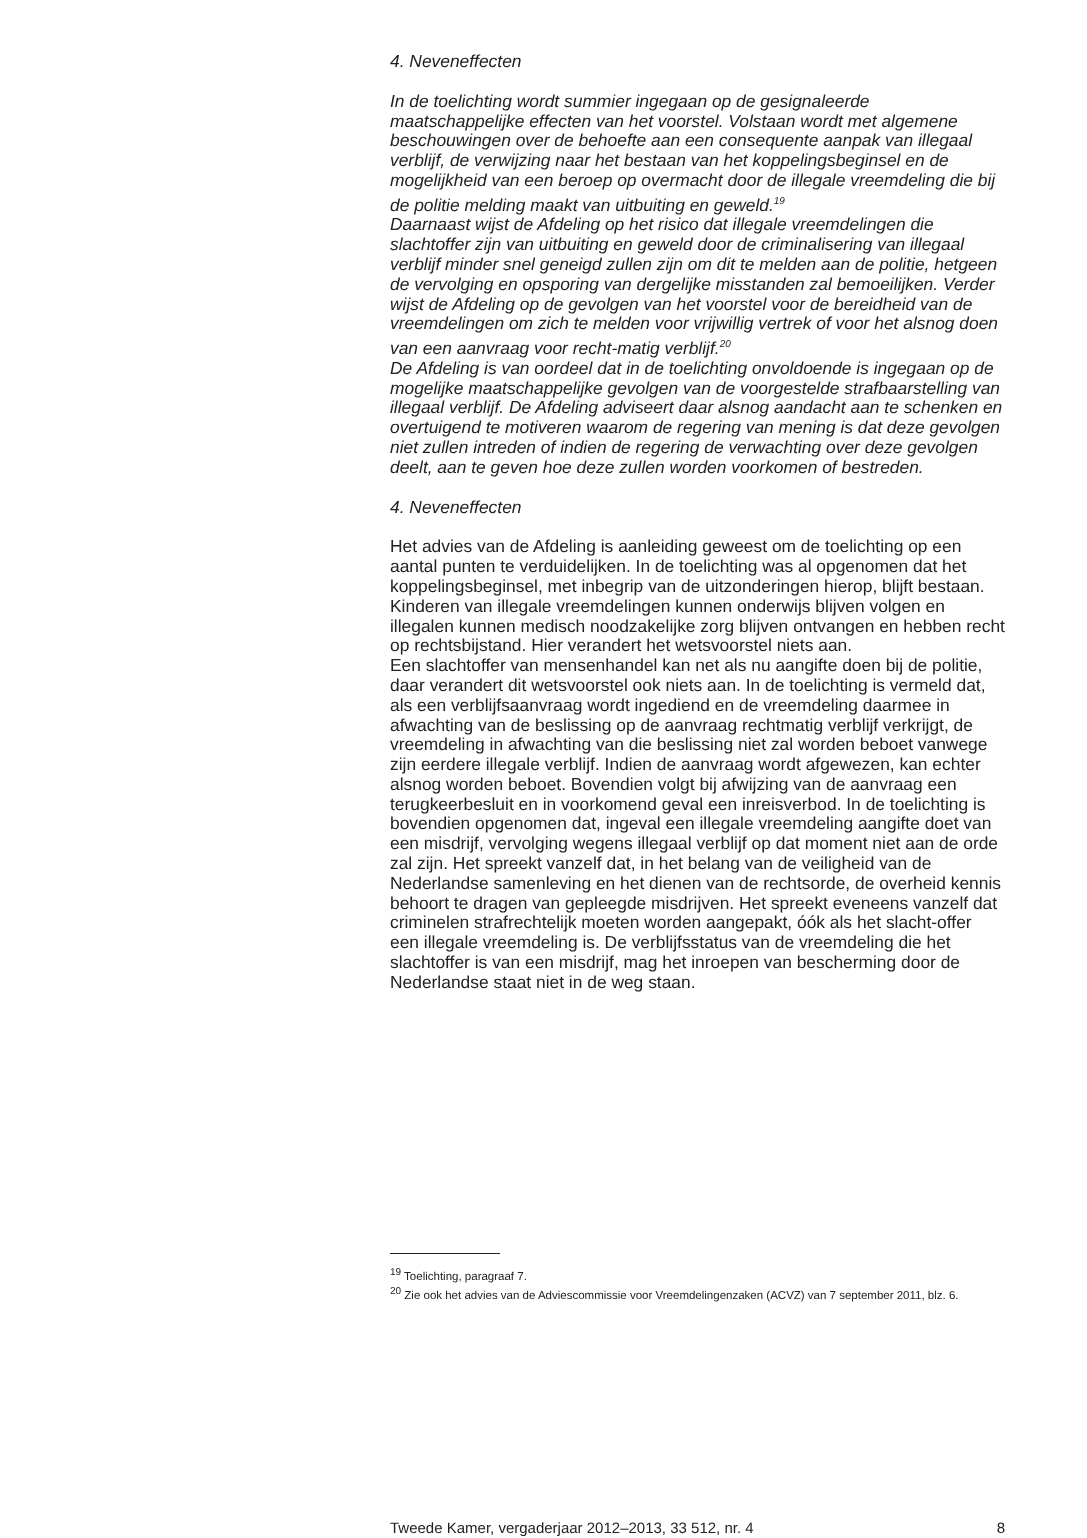4. Neveneffecten
In de toelichting wordt summier ingegaan op de gesignaleerde maatschappelijke effecten van het voorstel. Volstaan wordt met algemene beschouwingen over de behoefte aan een consequente aanpak van illegaal verblijf, de verwijzing naar het bestaan van het koppelingsbeginsel en de mogelijkheid van een beroep op overmacht door de illegale vreemdeling die bij de politie melding maakt van uitbuiting en geweld.<sup>19</sup>
Daarnaast wijst de Afdeling op het risico dat illegale vreemdelingen die slachtoffer zijn van uitbuiting en geweld door de criminalisering van illegaal verblijf minder snel geneigd zullen zijn om dit te melden aan de politie, hetgeen de vervolging en opsporing van dergelijke misstanden zal bemoeilijken. Verder wijst de Afdeling op de gevolgen van het voorstel voor de bereidheid van de vreemdelingen om zich te melden voor vrijwillig vertrek of voor het alsnog doen van een aanvraag voor recht-matig verblijf.<sup>20</sup>
De Afdeling is van oordeel dat in de toelichting onvoldoende is ingegaan op de mogelijke maatschappelijke gevolgen van de voorgestelde strafbaarstelling van illegaal verblijf. De Afdeling adviseert daar alsnog aandacht aan te schenken en overtuigend te motiveren waarom de regering van mening is dat deze gevolgen niet zullen intreden of indien de regering de verwachting over deze gevolgen deelt, aan te geven hoe deze zullen worden voorkomen of bestreden.
4. Neveneffecten
Het advies van de Afdeling is aanleiding geweest om de toelichting op een aantal punten te verduidelijken. In de toelichting was al opgenomen dat het koppelingsbeginsel, met inbegrip van de uitzonderingen hierop, blijft bestaan. Kinderen van illegale vreemdelingen kunnen onderwijs blijven volgen en illegalen kunnen medisch noodzakelijke zorg blijven ontvangen en hebben recht op rechtsbijstand. Hier verandert het wetsvoorstel niets aan.
Een slachtoffer van mensenhandel kan net als nu aangifte doen bij de politie, daar verandert dit wetsvoorstel ook niets aan. In de toelichting is vermeld dat, als een verblijfsaanvraag wordt ingediend en de vreemdeling daarmee in afwachting van de beslissing op de aanvraag rechtmatig verblijf verkrijgt, de vreemdeling in afwachting van die beslissing niet zal worden beboet vanwege zijn eerdere illegale verblijf. Indien de aanvraag wordt afgewezen, kan echter alsnog worden beboet. Bovendien volgt bij afwijzing van de aanvraag een terugkeerbesluit en in voorkomend geval een inreisverbod. In de toelichting is bovendien opgenomen dat, ingeval een illegale vreemdeling aangifte doet van een misdrijf, vervolging wegens illegaal verblijf op dat moment niet aan de orde zal zijn. Het spreekt vanzelf dat, in het belang van de veiligheid van de Nederlandse samenleving en het dienen van de rechtsorde, de overheid kennis behoort te dragen van gepleegde misdrijven. Het spreekt eveneens vanzelf dat criminelen strafrechtelijk moeten worden aangepakt, óók als het slacht-offer een illegale vreemdeling is. De verblijfsstatus van de vreemdeling die het slachtoffer is van een misdrijf, mag het inroepen van bescherming door de Nederlandse staat niet in de weg staan.
<sup>19</sup> Toelichting, paragraaf 7.
<sup>20</sup> Zie ook het advies van de Adviescommissie voor Vreemdelingenzaken (ACVZ) van 7 september 2011, blz. 6.
Tweede Kamer, vergaderjaar 2012–2013, 33 512, nr. 4 8